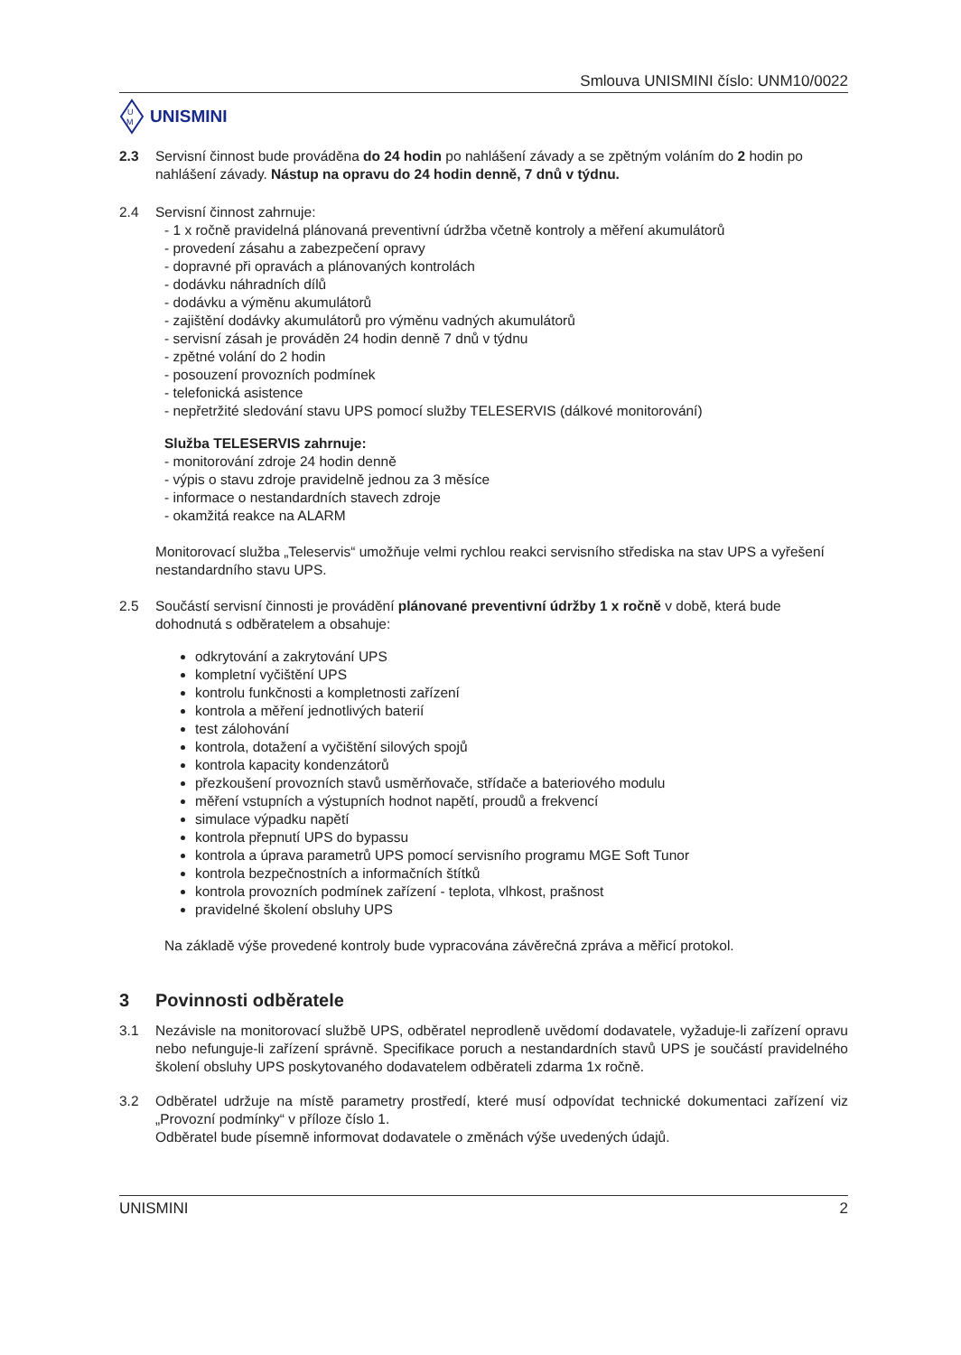Smlouva UNISMINI číslo: UNM10/0022
U
M
UNISMINI
2.3 Servisní činnost bude prováděna do 24 hodin po nahlášení závady a se zpětným voláním do 2 hodin po nahlášení závady. Nástup na opravu do 24 hodin denně, 7 dnů v týdnu.
2.4 Servisní činnost zahrnuje:
- 1 x ročně pravidelná plánovaná preventivní údržba včetně kontroly a měření akumulátorů
- provedení zásahu a zabezpečení opravy
- dopravné při opravách a plánovaných kontrolách
- dodávku náhradních dílů
- dodávku a výměnu akumulátorů
- zajištění dodávky akumulátorů pro výměnu vadných akumulátorů
- servisní zásah je prováděn 24 hodin denně 7 dnů v týdnu
- zpětné volání do 2 hodin
- posouzení provozních podmínek
- telefonická asistence
- nepřetržité sledování stavu UPS pomocí služby TELESERVIS (dálkové monitorování)
Služba TELESERVIS zahrnuje:
- monitorování zdroje 24 hodin denně
- výpis o stavu zdroje pravidelně jednou za 3 měsíce
- informace o nestandardních stavech zdroje
- okamžitá reakce na ALARM
Monitorovací služba „Teleservis“ umožňuje velmi rychlou reakci servisního střediska na stav UPS a vyřešení nestandardního stavu UPS.
2.5 Součástí servisní činnosti je provádění plánované preventivní údržby 1 x ročně v době, která bude dohodnutá s odběratelem a obsahuje:
odkrytování a zakrytování UPS
kompletní vyčištění UPS
kontrolu funkčnosti a kompletnosti zařízení
kontrola a měření jednotlivých baterií
test zálohování
kontrola, dotažení a vyčištění silových spojů
kontrola kapacity kondenzátorů
přezkoušení provozních stavů usměrňovače, střídače a bateriového modulu
měření vstupních a výstupních hodnot napětí, proudů a frekvencí
simulace výpadku napětí
kontrola přepnutí UPS do bypassu
kontrola a úprava parametrů UPS pomocí servisního programu MGE Soft Tunor
kontrola bezpečnostních a informačních štítků
kontrola provozních podmínek zařízení - teplota, vlhkost, prašnost
pravidelné školení obsluhy UPS
Na základě výše provedené kontroly bude vypracována závěrečná zpráva a měřicí protokol.
3 Povinnosti odběratele
3.1 Nezávisle na monitorovací službě UPS, odběratel neprodleně uvědomí dodavatele, vyžaduje-li zařízení opravu nebo nefunguje-li zařízení správně. Specifikace poruch a nestandardních stavů UPS je součástí pravidelného školení obsluhy UPS poskytovaného dodavatelem odběrateli zdarma 1x ročně.
3.2 Odběratel udržuje na místě parametry prostředí, které musí odpovídat technické dokumentaci zařízení viz „Provozní podmínky“ v příloze číslo 1.
Odběratel bude písemně informovat dodavatele o změnách výše uvedených údajů.
UNISMINI 2